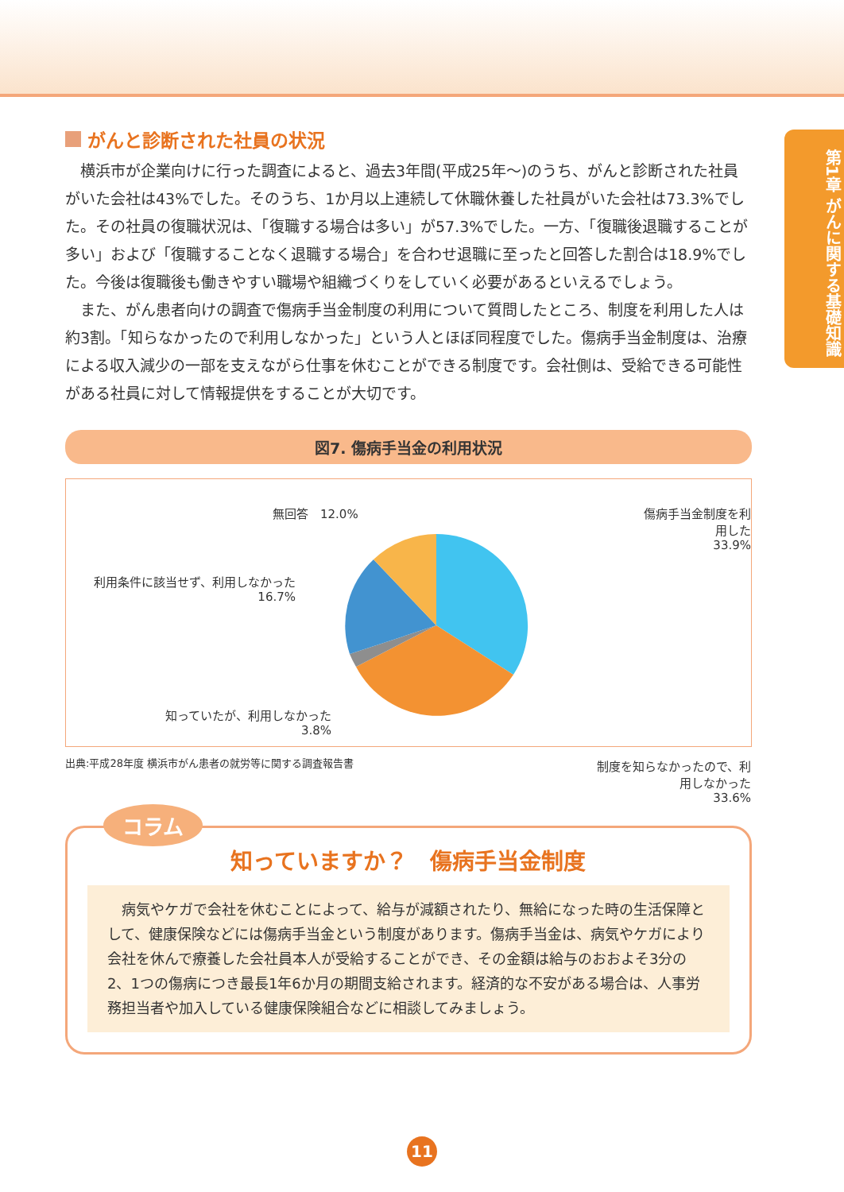第1章 がんに関する基礎知識
がんと診断された社員の状況
横浜市が企業向けに行った調査によると、過去3年間(平成25年〜)のうち、がんと診断された社員がいた会社は43%でした。そのうち、1か月以上連続して休職休養した社員がいた会社は73.3%でした。その社員の復職状況は、「復職する場合は多い」が57.3%でした。一方、「復職後退職することが多い」および「復職することなく退職する場合」を合わせ退職に至ったと回答した割合は18.9%でした。今後は復職後も働きやすい職場や組織づくりをしていく必要があるといえるでしょう。
また、がん患者向けの調査で傷病手当金制度の利用について質問したところ、制度を利用した人は約3割。「知らなかったので利用しなかった」という人とほぼ同程度でした。傷病手当金制度は、治療による収入減少の一部を支えながら仕事を休むことができる制度です。会社側は、受給できる可能性がある社員に対して情報提供をすることが大切です。
図7. 傷病手当金の利用状況
無回答　12.0%
傷病手当金制度を利用した
33.9%
利用条件に該当せず、利用しなかった
16.7%
知っていたが、利用しなかった
3.8%
制度を知らなかったので、利用しなかった
33.6%
出典:平成28年度 横浜市がん患者の就労等に関する調査報告書
コラム
知っていますか？　傷病手当金制度
病気やケガで会社を休むことによって、給与が減額されたり、無給になった時の生活保障として、健康保険などには傷病手当金という制度があります。傷病手当金は、病気やケガにより会社を休んで療養した会社員本人が受給することができ、その金額は給与のおおよそ3分の2、1つの傷病につき最長1年6か月の期間支給されます。経済的な不安がある場合は、人事労務担当者や加入している健康保険組合などに相談してみましょう。
11